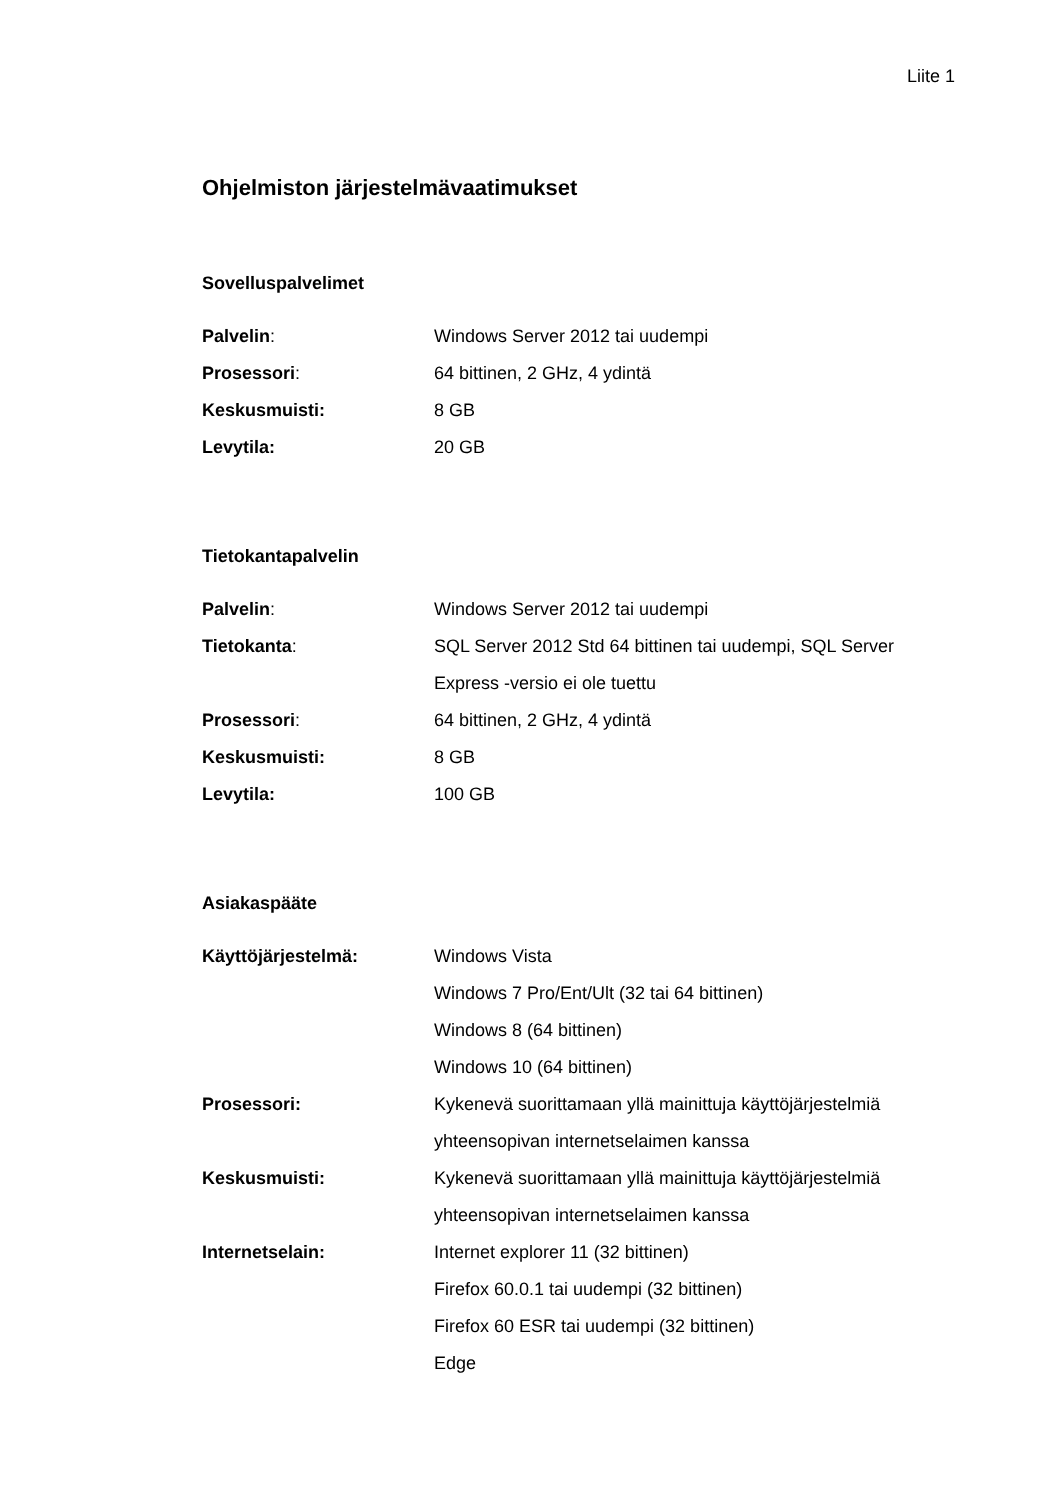Liite 1
Ohjelmiston järjestelmävaatimukset
Sovelluspalvelimet
Palvelin: Windows Server 2012 tai uudempi
Prosessori: 64 bittinen, 2 GHz, 4 ydintä
Keskusmuisti: 8 GB
Levytila: 20 GB
Tietokantapalvelin
Palvelin: Windows Server 2012 tai uudempi
Tietokanta: SQL Server 2012 Std 64 bittinen tai uudempi, SQL Server Express -versio ei ole tuettu
Prosessori: 64 bittinen, 2 GHz, 4 ydintä
Keskusmuisti: 8 GB
Levytila: 100 GB
Asiakaspääte
Käyttöjärjestelmä: Windows Vista
Windows 7 Pro/Ent/Ult (32 tai 64 bittinen)
Windows 8 (64 bittinen)
Windows 10 (64 bittinen)
Prosessori: Kykenevä suorittamaan yllä mainittuja käyttöjärjestelmiä yhteensopivan internetselaimen kanssa
Keskusmuisti: Kykenevä suorittamaan yllä mainittuja käyttöjärjestelmiä yhteensopivan internetselaimen kanssa
Internetselain: Internet explorer 11 (32 bittinen)
Firefox 60.0.1 tai uudempi (32 bittinen)
Firefox 60 ESR tai uudempi (32 bittinen)
Edge